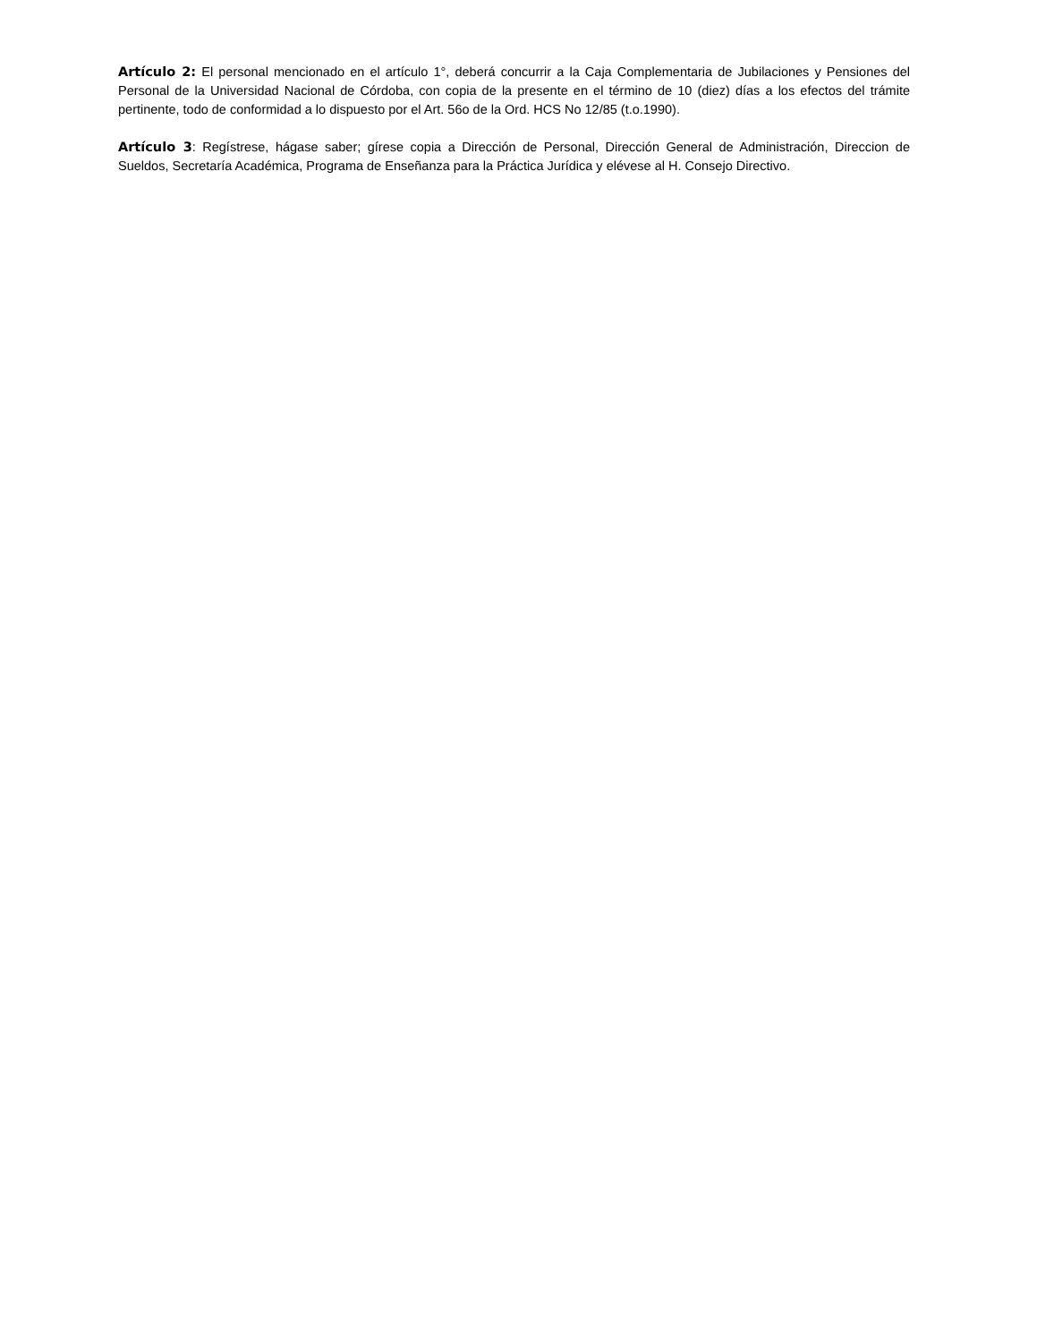Artículo 2: El personal mencionado en el artículo 1°, deberá concurrir a la Caja Complementaria de Jubilaciones y Pensiones del Personal de la Universidad Nacional de Córdoba, con copia de la presente en el término de 10 (diez) días a los efectos del trámite pertinente, todo de conformidad a lo dispuesto por el Art. 56o de la Ord. HCS No 12/85 (t.o.1990).
Artículo 3: Regístrese, hágase saber; gírese copia a Dirección de Personal, Dirección General de Administración, Direccion de Sueldos, Secretaría Académica, Programa de Enseñanza para la Práctica Jurídica y elévese al H. Consejo Directivo.